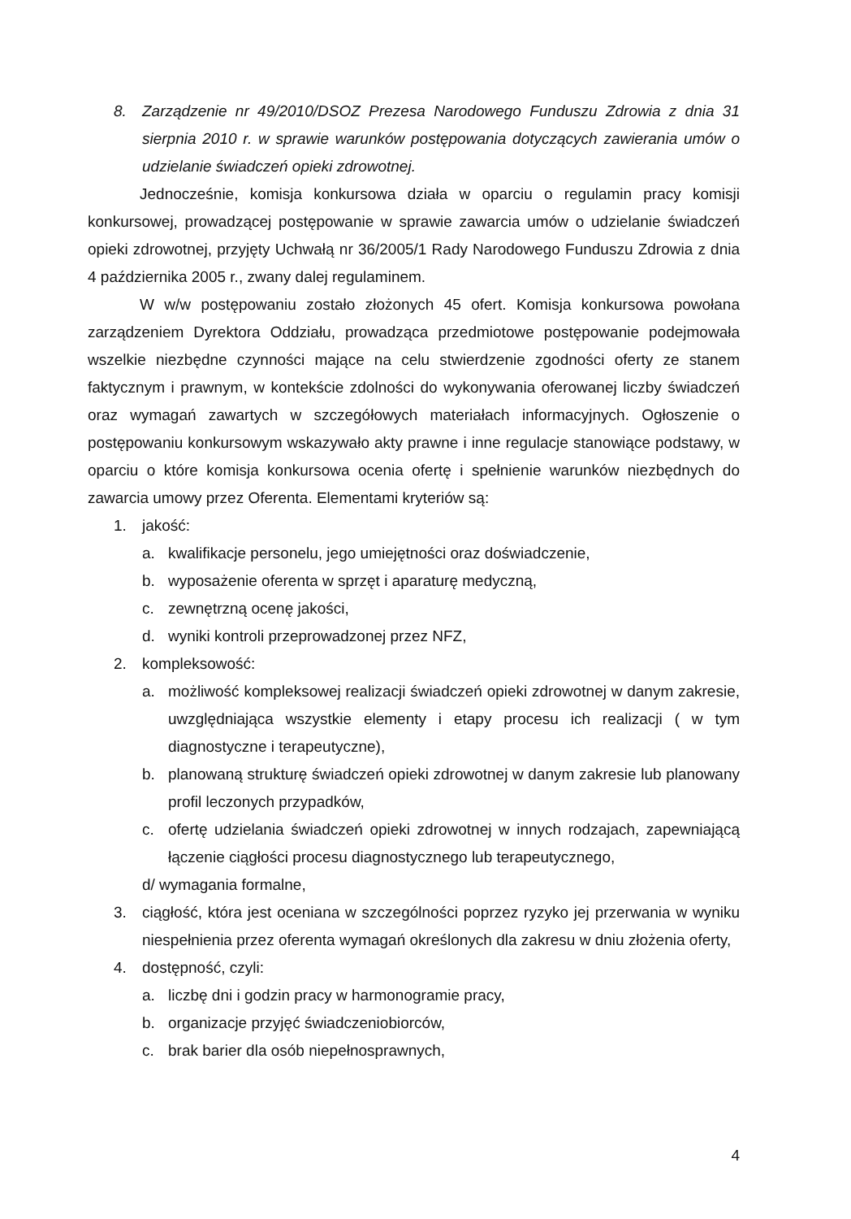8. Zarządzenie nr 49/2010/DSOZ Prezesa Narodowego Funduszu Zdrowia z dnia 31 sierpnia 2010 r. w sprawie warunków postępowania dotyczących zawierania umów o udzielanie świadczeń opieki zdrowotnej.
Jednocześnie, komisja konkursowa działa w oparciu o regulamin pracy komisji konkursowej, prowadzącej postępowanie w sprawie zawarcia umów o udzielanie świadczeń opieki zdrowotnej, przyjęty Uchwałą nr 36/2005/1 Rady Narodowego Funduszu Zdrowia z dnia 4 października 2005 r., zwany dalej regulaminem.
W w/w postępowaniu zostało złożonych 45 ofert. Komisja konkursowa powołana zarządzeniem Dyrektora Oddziału, prowadząca przedmiotowe postępowanie podejmowała wszelkie niezbędne czynności mające na celu stwierdzenie zgodności oferty ze stanem faktycznym i prawnym, w kontekście zdolności do wykonywania oferowanej liczby świadczeń oraz wymagań zawartych w szczegółowych materiałach informacyjnych. Ogłoszenie o postępowaniu konkursowym wskazywało akty prawne i inne regulacje stanowiące podstawy, w oparciu o które komisja konkursowa ocenia ofertę i spełnienie warunków niezbędnych do zawarcia umowy przez Oferenta. Elementami kryteriów są:
1. jakość:
a. kwalifikacje personelu, jego umiejętności oraz doświadczenie,
b. wyposażenie oferenta w sprzęt i aparaturę medyczną,
c. zewnętrzną ocenę jakości,
d. wyniki kontroli przeprowadzonej przez NFZ,
2. kompleksowość:
a. możliwość kompleksowej realizacji świadczeń opieki zdrowotnej w danym zakresie, uwzględniająca wszystkie elementy i etapy procesu ich realizacji ( w tym diagnostyczne i terapeutyczne),
b. planowaną strukturę świadczeń opieki zdrowotnej w danym zakresie lub planowany profil leczonych przypadków,
c. ofertę udzielania świadczeń opieki zdrowotnej w innych rodzajach, zapewniającą łączenie ciągłości procesu diagnostycznego lub terapeutycznego,
d/ wymagania formalne,
3. ciągłość, która jest oceniana w szczególności poprzez ryzyko jej przerwania w wyniku niespełnienia przez oferenta wymagań określonych dla zakresu w dniu złożenia oferty,
4. dostępność, czyli:
a. liczbę dni i godzin pracy w harmonogramie pracy,
b. organizacje przyjęć świadczeniobiorców,
c. brak barier dla osób niepełnosprawnych,
4